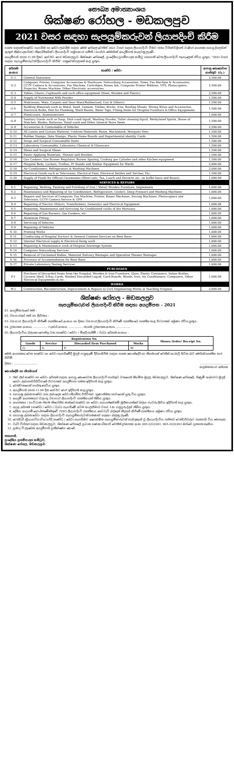සෞඛ්‍ය අමාත්‍යාංශය
ශික්ෂණ රෝහල - මඩකලපුව
2021 වසර සඳහා සැපයුම්කරුවන් ලියාපදිංචි කිරීම
පහත සඳහන් භාණ්ඩ සැපයීම හා සේවා ලබාදීම සඳහා මෙම රෝහල වෙතින් 2021 වසර සඳහා ලියාපදිංචි වීමට රජය විසින් පිළිගත් වාණිජ ආයතන සහ ප්‍රද්ගලයින් ඇතුළු නිෂ්පාදකයින් / නියෝජිතයින් / ලියාපදිංචි සමුපකාර සමිති / සංස්ථා මෙමගින් අයදුම්පත් කැඳවනු ලැබේ.
අයදුම්පත් 2020.11.09 දිනට හෝ ඊට පෙර මඩකලපුව, ශික්ෂණ රෝහලේ, ප්‍රාදේශීය ප්‍රසම්පාදන කමිටු සභාපති වෙත ලියාපදිංචි තැපෑලෙන් එවිය යුතුය. "2021 වසර සඳහා සැපයුම්කරුවන් ලියාපදිංචි කිරීම" යනුවෙන් සඳහන් කළ යුතුය.
| අයිතම අංකය | භාණ්ඩ / සේවා | ආපසු නොගෙවන ගාස්තුව (රු.) |
| --- | --- | --- |
| G-1 | General Stationery | 2,500.00 |
| G-2 | Computer, Printer, Computer Accessories & Hardware, Networking Accessories, Toner, Fax Machine & Accessories, CCTV Camera & Accessories, Fax Machine, Cartridges, Roneo Ink, Computer Printer Ribbons, UPS, Photocopiers, Projector, Roneo Machine, Other Electronic accessories | 2,500.00 |
| G-3 | Tables, Chairs, Cupboards and such office equipment (Steel, Wooden and Plastic). | 2,500.00 |
| G-4 | Supply of Nutritional Milk Powder | 1,500.00 |
| G-5 | Mattresses, Mats, Carpets and Door Mats(Rubberized, Coir & Others). | 1,500.00 |
| G-6 | Building Materials such as Metal, Sand, Cement, Timber, Bricks, Iron, Roofing Sheets, Wiring Wires and Accessories, Electrical Bulbs, Part for Plumbing, Wash Basins, Water Taps, Fitting Items for Hospital Furniture & Office Equipments | 1,500.00 |
| G-7 | Plasticware, Aluminumware | 1,000.00 |
| G-8 | Sanitary Goods such as Soap, Dish wash liquid, Washing Powder, Toilet cleaning liquid, Methylated Spirits, Boxes of Matches, Blades, Batteries, Hand wash and Other General Store Items | 1,500.00 |
| G-9 | Accessories & Consumable of Vehicles | 2,500.00 |
| G-10 | All Linens and Curtain Material, Uniform Materials, Rexin, Mackintosh, Mosquito Nets | 1,500.00 |
| G-11 | Rubber Stamps, Date Stamps, Plastic Name Boards and Departmental identity Cards | 1,500.00 |
| G-12 | Drugs and Surgical Consumable Items | 1,500.00 |
| G-13 | Laboratory Consumable, Laboratory Chemical & Glassware | 1,500.00 |
| G-14 | Shoes and Surgical Shoes | 1,500.00 |
| G-15 | Paints Applying Materials, Thinner and Brushes | 1,500.00 |
| G-16 | Gas Cookers, Gas Burner Regulator, Burner Sparing, Cooking gas Cylinder and other Kitchen equipment | 1,500.00 |
| G-17 | Hospital Beds, Lockers, Trollies, IV Stands and Similar Equipment for Wards | 2,000.00 |
| G-18 | Air Conditioners, Refrigerators & Washing Machines | 2,000.00 |
| G-19 | Electrical Goods such as Televisions, Electrical Fans, Electrical Kettles and Torches, Etc. | 1,500.00 |
| G-20 | Supply of Foods for Official Ceremonies (Short eats, Tea, Lunch and Desserts etc. on buffet basis and Boxes). | 1,000.00 |
| SERVICES & REPAIRS | | |
| S-1 | Repairing, Welding, Painting and Polishing of Iron / Metal/ Wooden Furniture, Implements | 1,000.00 |
| S-2 | Maintenance and Repairing of Air Conditioners, Refrigerators, Coolers, Deep Freezers and Washing Machines | 1,000.00 |
| S-3 | Repairs and Services of Computer, Fax Machine, Printer, Roneo Machines, Sewing Machines, Photocopiers and Television, CCTV Camera Service & UPS | 1,000.00 |
| S-4 | Repairing of Electric Motors, Transformers, Generator and Electrical Equipment | 1,000.00 |
| S-5 | Repairing, Maintenance and Servicing Air Conditioned vaults of the Mortuary | 1,000.00 |
| S-6 | Repairing of Gas Burners, Gas Cookers, etc. | 1,000.00 |
| S-7 | Aluminum Fitting | 1,000.00 |
| S-8 | Servicing of Vehicles | 1,000.00 |
| S-9 | Repairing of Vehicles | 1,000.00 |
| S-10 | Printing Works | 1,000.00 |
| S-11 | Conducting of Hospital Doctors' & General Canteen Services on Rent Basis | 1,000.00 |
| S-12 | Internal Electrical supply & Electrical fixing work | 1,000.00 |
| S-13 | Repairing & Maintenance work of Hospital Sewerage System | 1,000.00 |
| S-14 | Computer Networking Services | 1,000.00 |
| S-15 | Removal of Unclaimed Bodies, Maternal Delivery Wastages and Operation Theater Wastages | 1,000.00 |
| S-16 | Provision of Accommodation for Rent Basis | 1,000.00 |
| S-17 | Private Laboratory Testing Services | 1,000.00 |
| PURCHASES | | |
| P-1 | Purchase of Discarded Items from the Hospital, Wooden & Iron Furniture, Glass, Plastic Containers, Saline Bottles, Coconut Shell, X-Ray Cards, Washed Discarded Liquid, Card Boards, Woods, Iron, Air Conditioners, Computers, Other Electrical Equipments & etc. | 1,000.00 |
| WORKS | | |
| W-1 | Construction, Reconstruction, Improvement & Repairs to Civil Engineering Works at Teaching Hospital. | 2,000.00 |
ශික්ෂණ රෝහල - මඩකලපුව
සැපයුම්කරුවන් ලියාපදිංචි කිරීම සඳහා අයදුම්පත - 2021
01. අයදුම්කරුගේ නම :
02. ව්‍යාපාරයේ නම හා ලිපිනය :
03. ව්‍යාපාර ලියාපදිංචි කිරීමේ සහතිකයේ අංකය හා දිනය ව්‍යාපාර ලියාපදිංචි කිරීමේ සහතිකයේ සහතික කළ පිටපතක් අමුණා එවිය යුතුය.
04. දුරකතන අංකය ................ ෆැක්ස් අංකය ................ ජංගම දුරකතන අංකය ................
05. ලියාපදිංචිය බලාපොරොත්තු වන (භාණ්ඩ / සේවා / මිලදී ගැනීම් / වැඩ) අයිතම අංකය :
| Registration No. | | | | Money Order/ Receipt No. |
| --- | --- | --- | --- | --- |
| Goods | Service | Discarded Item Purchased | Works | |
| G- | S- | P- | W- | |
මෙම ආයතනය වෙත භාණ්ඩ හා සේවා සැපයීමේදී මුදල් පසුකුමේ දීර්ඝ කිරීම සඳහා සහන කොන්දේසි හා නියමයන් වෙතින් හා බැදී සිටින බව මෙයින් සහතික කර සිටිමි.
දිනය : .......................... .................................
කළමනාකාර අත්සන
කොන්දේසි හා නියමයන්
1. එක් එක් භාණ්ඩ හා සේවා අයිතම සඳහා ආපසු නොගෙවන ලියාපදිංචි ගාස්තුව වශයෙන් නියමිත මුදල, මඩකලපුව, ශික්ෂණ රෝහලේ, ගිණුම් ශාඛාවට මුදල් ගෙවා ලබාගත් රිසිට්පතේ පිටපතක් අයදුම්පත සමඟ ඉදිරිපත් කළ යුතුය.
2. වෙන්වශයෙන් ගාස්තු ගෙවිය යුතුය.
3. අයදුම්පත් 2020.11.09 දින හෝ ඊට පෙර ඉදිරිපත් කළ යුතුය.
4. සපයනු ලබන භාණ්ඩ සහ ලබාදෙන සේවා නියමිත පිරිවිතර, ගුණාත්මක භාවයෙන් යුතු විය යුතුය.
5. අයදුම් ආයතනයට වලංගු ව්‍යාපාර ලියාපදිංචි සහතිකයක් තිබිය යුතුය.
6. ආයතනය / සංවිධාන එකම නියෝජිත නාමයේ භාණ්ඩ හා සේවා සපයන්නේ නම් මුලිකයන්ගේ බලය පැවරූ ලිපිය ඉදිරිපත් කළ යුතුය.
7. අදාළ අයිතම (භාණ්ඩ / සේවා / වැඩ) සැපයීමේ අවම කාලසීමාව වසර 3 ක පළපුරුද්දක් තිබිය යුතුය.
8. දේශීය ආදායම් දෙපාර්තමේන්තුවේ (VAT) ලියාපදිංචි සහතිකය හෝ වැට් බද්දෙන් නිදහස් කිරීමේ සහතිකය අමුණා එවිය යුතුය.
9. සපයනු ලබන සේවා සඳහා ලියාපදිංචි සැපයුම්කරුවන් පමණක් සලකා බලනු ලැබේ.
10. ටෙන්ඩර් ක්‍රියාපටිපාටිය පරිදි භාණ්ඩ / සේවා සැපයීමට අපෙක්ෂිත සැපයුම්කරුවන් කල් ඉකුත් වූ ලියාපදිංචිය සහිතව ටෙන්ඩර්වලට සහභාගි විය නොහැක.
11. වැඩි විස්තර සඳහා මඩකලපුව, ශික්ෂණ රෝහලේ ප්‍රධාන ගණකාධිකාරි වෙතින් දුරකතන අංක 065-2222261, 065-2222263 ඔස්සේ දැනගත හැකිය.
12. ප්‍රමාද වී ලැබෙන අයදුම්පත් ප්‍රතික්ෂේප කෙරේ.
සභාපති,
ප්‍රාදේශීය ප්‍රසම්පාදන කමිටුව,
ශික්ෂණ රෝහල, මඩකලපුව.